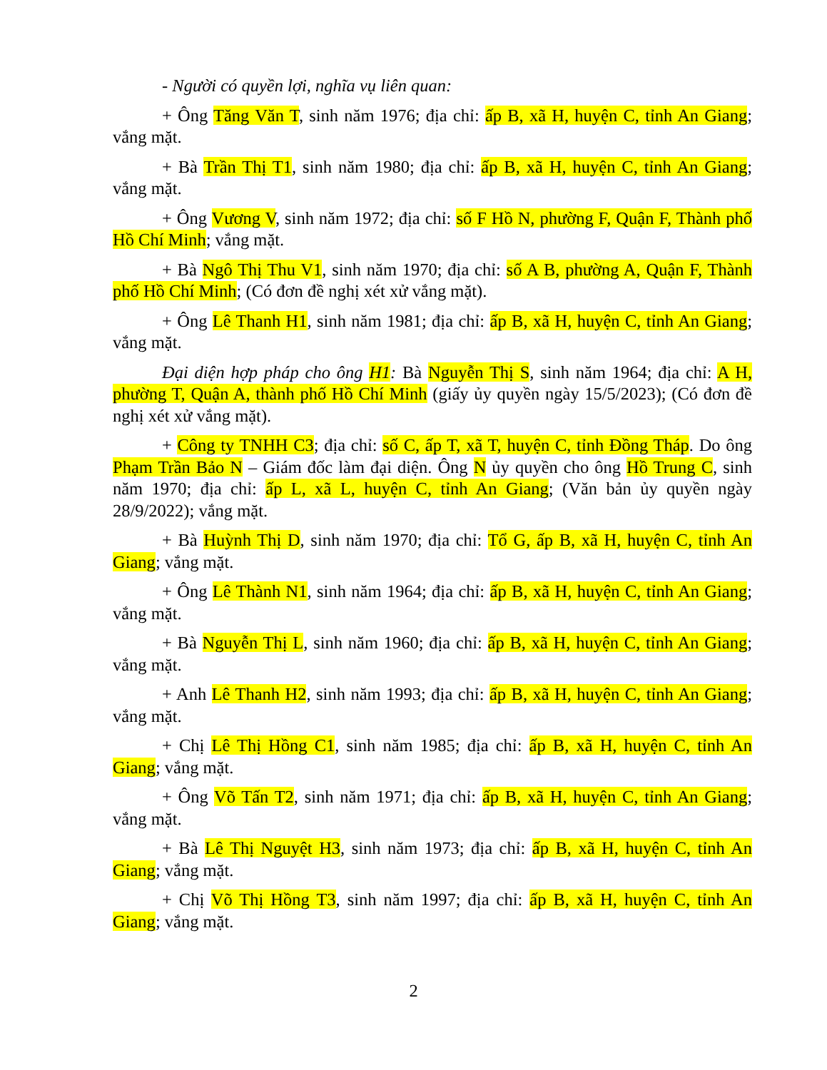- Người có quyền lợi, nghĩa vụ liên quan:
+ Ông Tăng Văn T, sinh năm 1976; địa chỉ: ấp B, xã H, huyện C, tỉnh An Giang; vắng mặt.
+ Bà Trần Thị T1, sinh năm 1980; địa chỉ: ấp B, xã H, huyện C, tỉnh An Giang; vắng mặt.
+ Ông Vương V, sinh năm 1972; địa chỉ: số F Hồ N, phường F, Quận F, Thành phố Hồ Chí Minh; vắng mặt.
+ Bà Ngô Thị Thu V1, sinh năm 1970; địa chỉ: số A B, phường A, Quận F, Thành phố Hồ Chí Minh; (Có đơn đề nghị xét xử vắng mặt).
+ Ông Lê Thanh H1, sinh năm 1981; địa chỉ: ấp B, xã H, huyện C, tỉnh An Giang; vắng mặt.
Đại diện hợp pháp cho ông H1: Bà Nguyễn Thị S, sinh năm 1964; địa chỉ: A H, phường T, Quận A, thành phố Hồ Chí Minh (giấy ủy quyền ngày 15/5/2023); (Có đơn đề nghị xét xử vắng mặt).
+ Công ty TNHH C3; địa chỉ: số C, ấp T, xã T, huyện C, tỉnh Đồng Tháp. Do ông Phạm Trần Bảo N – Giám đốc làm đại diện. Ông N ủy quyền cho ông Hồ Trung C, sinh năm 1970; địa chỉ: ấp L, xã L, huyện C, tỉnh An Giang; (Văn bản ủy quyền ngày 28/9/2022); vắng mặt.
+ Bà Huỳnh Thị D, sinh năm 1970; địa chỉ: Tổ G, ấp B, xã H, huyện C, tỉnh An Giang; vắng mặt.
+ Ông Lê Thành N1, sinh năm 1964; địa chỉ: ấp B, xã H, huyện C, tỉnh An Giang; vắng mặt.
+ Bà Nguyễn Thị L, sinh năm 1960; địa chỉ: ấp B, xã H, huyện C, tỉnh An Giang; vắng mặt.
+ Anh Lê Thanh H2, sinh năm 1993; địa chỉ: ấp B, xã H, huyện C, tỉnh An Giang; vắng mặt.
+ Chị Lê Thị Hồng C1, sinh năm 1985; địa chỉ: ấp B, xã H, huyện C, tỉnh An Giang; vắng mặt.
+ Ông Võ Tấn T2, sinh năm 1971; địa chỉ: ấp B, xã H, huyện C, tỉnh An Giang; vắng mặt.
+ Bà Lê Thị Nguyệt H3, sinh năm 1973; địa chỉ: ấp B, xã H, huyện C, tỉnh An Giang; vắng mặt.
+ Chị Võ Thị Hồng T3, sinh năm 1997; địa chỉ: ấp B, xã H, huyện C, tỉnh An Giang; vắng mặt.
2